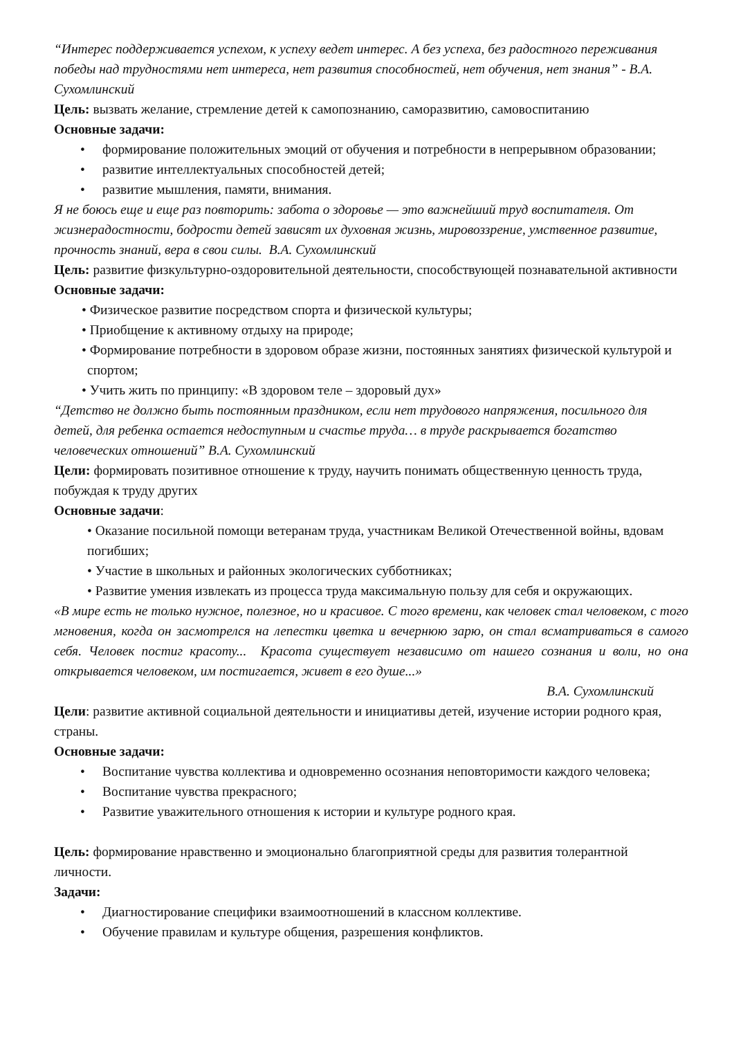“Интерес поддерживается успехом, к успеху ведет интерес. А без успеха, без радостного переживания победы над трудностями нет интереса, нет развития способностей, нет обучения, нет знания” - В.А. Сухомлинский
Цель: вызвать желание, стремление детей к самопознанию, саморазвитию, самовоспитанию
Основные задачи:
• формирование положительных эмоций от обучения и потребности в непрерывном образовании;
• развитие интеллектуальных способностей детей;
• развитие мышления, памяти, внимания.
Я не боюсь еще и еще раз повторить: забота о здоровье — это важнейший труд воспитателя. От жизнерадостности, бодрости детей зависят их духовная жизнь, мировоззрение, умственное развитие, прочность знаний, вера в свои силы. В.А. Сухомлинский
Цель: развитие физкультурно-оздоровительной деятельности, способствующей познавательной активности
Основные задачи:
• Физическое развитие посредством спорта и физической культуры;
• Приобщение к активному отдыху на природе;
• Формирование потребности в здоровом образе жизни, постоянных занятиях физической культурой и спортом;
• Учить жить по принципу: «В здоровом теле – здоровый дух»
“Детство не должно быть постоянным праздником, если нет трудового напряжения, посильного для детей, для ребенка остается недоступным и счастье труда… в труде раскрывается богатство человеческих отношений” В.А. Сухомлинский
Цели: формировать позитивное отношение к труду, научить понимать общественную ценность труда, побуждая к труду других
Основные задачи:
• Оказание посильной помощи ветеранам труда, участникам Великой Отечественной войны, вдовам погибших;
• Участие в школьных и районных экологических субботниках;
• Развитие умения извлекать из процесса труда максимальную пользу для себя и окружающих.
«В мире есть не только нужное, полезное, но и красивое. С того времени, как человек стал человеком, с того мгновения, когда он засмотрелся на лепестки цветка и вечернюю зарю, он стал всматриваться в самого себя. Человек постиг красоту... Красота существует независимо от нашего сознания и воли, но она открывается человеком, им постигается, живет в его душе...»
В.А. Сухомлинский
Цели: развитие активной социальной деятельности и инициативы детей, изучение истории родного края, страны.
Основные задачи:
• Воспитание чувства коллектива и одновременно осознания неповторимости каждого человека;
• Воспитание чувства прекрасного;
• Развитие уважительного отношения к истории и культуре родного края.
Цель: формирование нравственно и эмоционально благоприятной среды для развития толерантной личности.
Задачи:
• Диагностирование специфики взаимоотношений в классном коллективе.
• Обучение правилам и культуре общения, разрешения конфликтов.